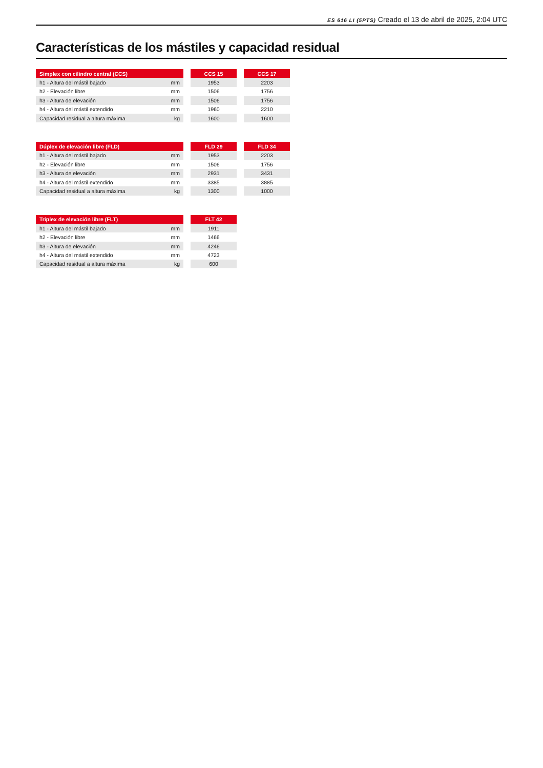ES 616 LI (5PTS) Creado el 13 de abril de 2025, 2:04 UTC
Características de los mástiles y capacidad residual
| Simplex con cilindro central (CCS) | | | CCS 15 | | CCS 17 |
| h1 - Altura del mástil bajado | mm | | 1953 | | 2203 |
| h2 - Elevación libre | mm | | 1506 | | 1756 |
| h3 - Altura de elevación | mm | | 1506 | | 1756 |
| h4 - Altura del mástil extendido | mm | | 1960 | | 2210 |
| Capacidad residual a altura máxima | kg | | 1600 | | 1600 |
| Dúplex de elevación libre (FLD) | | | FLD 29 | | FLD 34 |
| h1 - Altura del mástil bajado | mm | | 1953 | | 2203 |
| h2 - Elevación libre | mm | | 1506 | | 1756 |
| h3 - Altura de elevación | mm | | 2931 | | 3431 |
| h4 - Altura del mástil extendido | mm | | 3385 | | 3885 |
| Capacidad residual a altura máxima | kg | | 1300 | | 1000 |
| Triplex de elevación libre (FLT) | | | FLT 42 |
| h1 - Altura del mástil bajado | mm | | 1911 |
| h2 - Elevación libre | mm | | 1466 |
| h3 - Altura de elevación | mm | | 4246 |
| h4 - Altura del mástil extendido | mm | | 4723 |
| Capacidad residual a altura máxima | kg | | 600 |